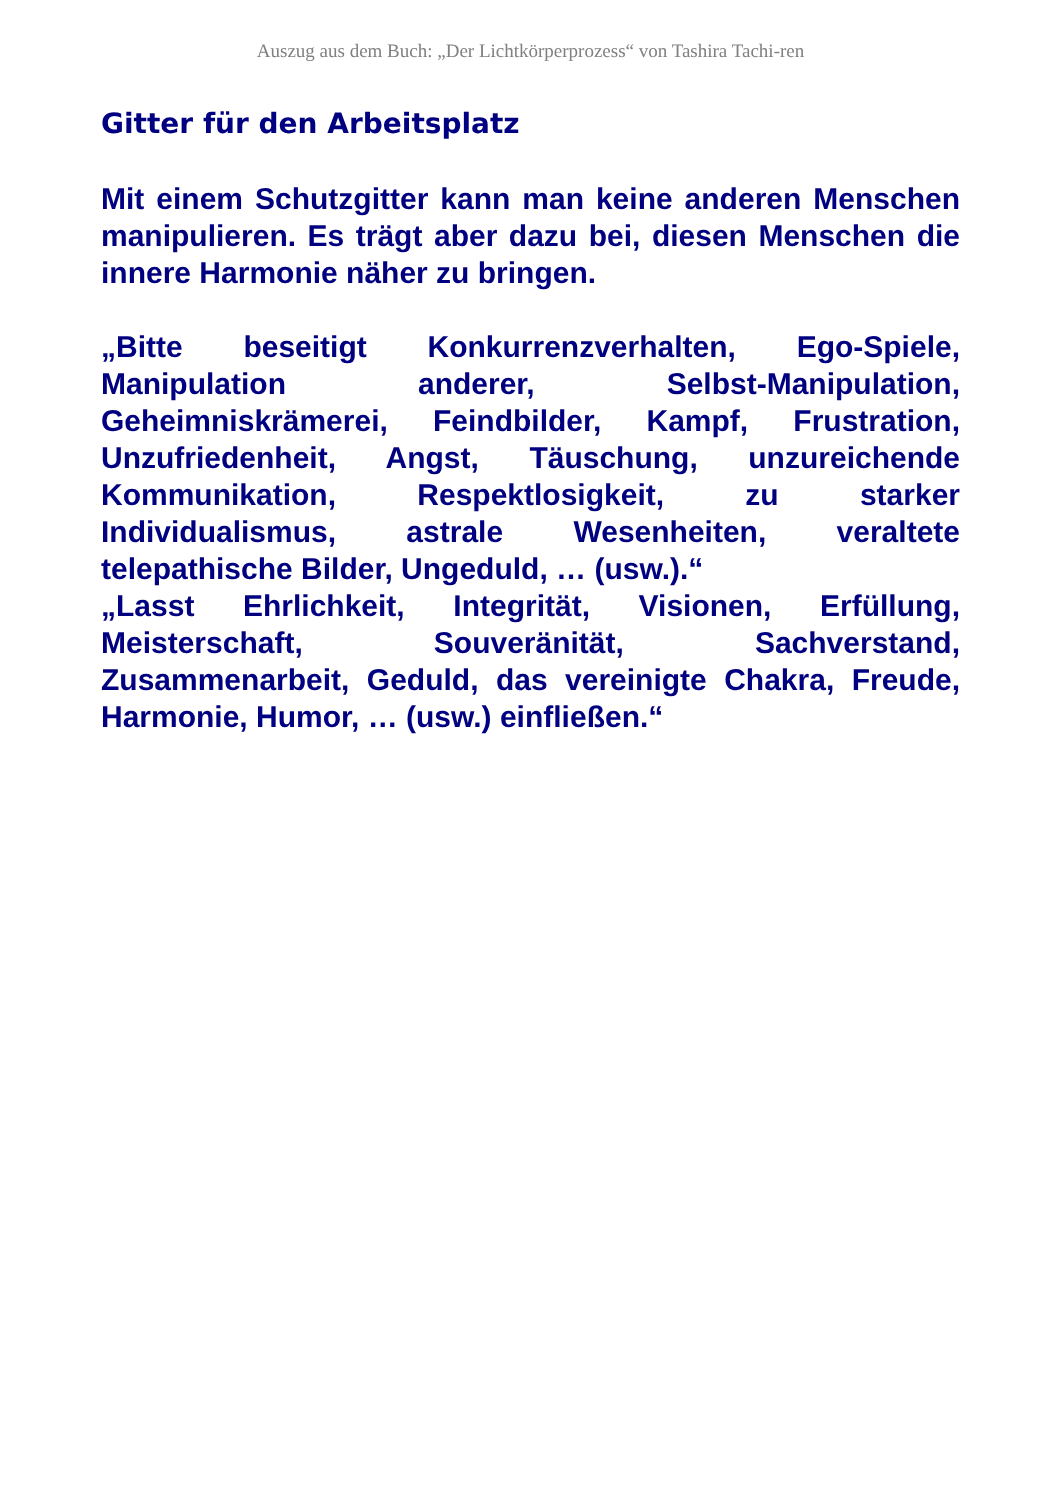Auszug aus dem Buch: „Der Lichtkörperprozess“ von Tashira Tachi-ren
Gitter für den Arbeitsplatz
Mit einem Schutzgitter kann man keine anderen Menschen manipulieren. Es trägt aber dazu bei, diesen Menschen die innere Harmonie näher zu bringen.
„Bitte beseitigt Konkurrenzverhalten, Ego-Spiele, Manipulation anderer, Selbst-Manipulation, Geheimniskrämerei, Feindbilder, Kampf, Frustration, Unzufriedenheit, Angst, Täuschung, unzureichende Kommunikation, Respektlosigkeit, zu starker Individualismus, astrale Wesenheiten, veraltete telepathische Bilder, Ungeduld, … (usw.).“
„Lasst Ehrlichkeit, Integrität, Visionen, Erfüllung, Meisterschaft, Souveränität, Sachverstand, Zusammenarbeit, Geduld, das vereinigte Chakra, Freude, Harmonie, Humor, … (usw.) einfließen.“